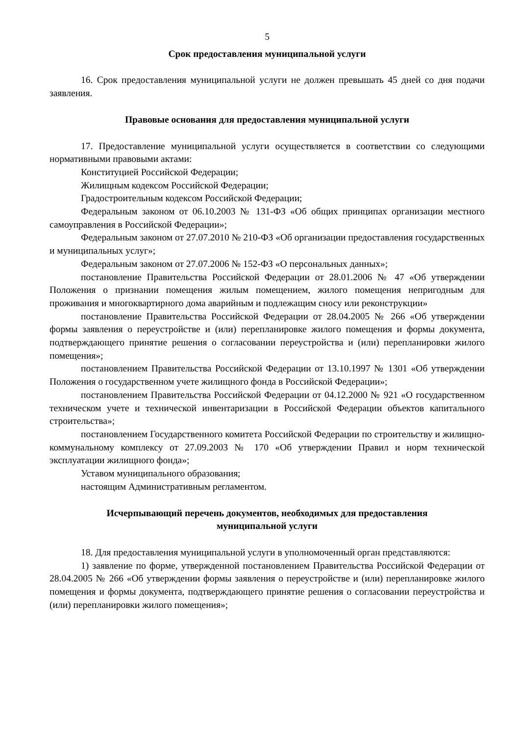5
Срок предоставления муниципальной услуги
16. Срок предоставления муниципальной услуги не должен превышать 45 дней со дня подачи заявления.
Правовые основания для предоставления муниципальной услуги
17. Предоставление муниципальной услуги осуществляется в соответствии со следующими нормативными правовыми актами:
Конституцией Российской Федерации;
Жилищным кодексом Российской Федерации;
Градостроительным кодексом Российской Федерации;
Федеральным законом от 06.10.2003 № 131-ФЗ «Об общих принципах организации местного самоуправления в Российской Федерации»;
Федеральным законом от 27.07.2010 № 210-ФЗ «Об организации предоставления государственных и муниципальных услуг»;
Федеральным законом от 27.07.2006 № 152-ФЗ «О персональных данных»;
постановление Правительства Российской Федерации от 28.01.2006 № 47 «Об утверждении Положения о признании помещения жилым помещением, жилого помещения непригодным для проживания и многоквартирного дома аварийным и подлежащим сносу или реконструкции»
постановление Правительства Российской Федерации от 28.04.2005 № 266 «Об утверждении формы заявления о переустройстве и (или) перепланировке жилого помещения и формы документа, подтверждающего принятие решения о согласовании переустройства и (или) перепланировки жилого помещения»;
постановлением Правительства Российской Федерации от 13.10.1997 № 1301 «Об утверждении Положения о государственном учете жилищного фонда в Российской Федерации»;
постановлением Правительства Российской Федерации от 04.12.2000 № 921 «О государственном техническом учете и технической инвентаризации в Российской Федерации объектов капитального строительства»;
постановлением Государственного комитета Российской Федерации по строительству и жилищно-коммунальному комплексу от 27.09.2003 № 170 «Об утверждении Правил и норм технической эксплуатации жилищного фонда»;
Уставом муниципального образования;
настоящим Административным регламентом.
Исчерпывающий перечень документов, необходимых для предоставления
муниципальной услуги
18. Для предоставления муниципальной услуги в уполномоченный орган представляются:
1) заявление по форме, утвержденной постановлением Правительства Российской Федерации от 28.04.2005 № 266 «Об утверждении формы заявления о переустройстве и (или) перепланировке жилого помещения и формы документа, подтверждающего принятие решения о согласовании переустройства и (или) перепланировки жилого помещения»;